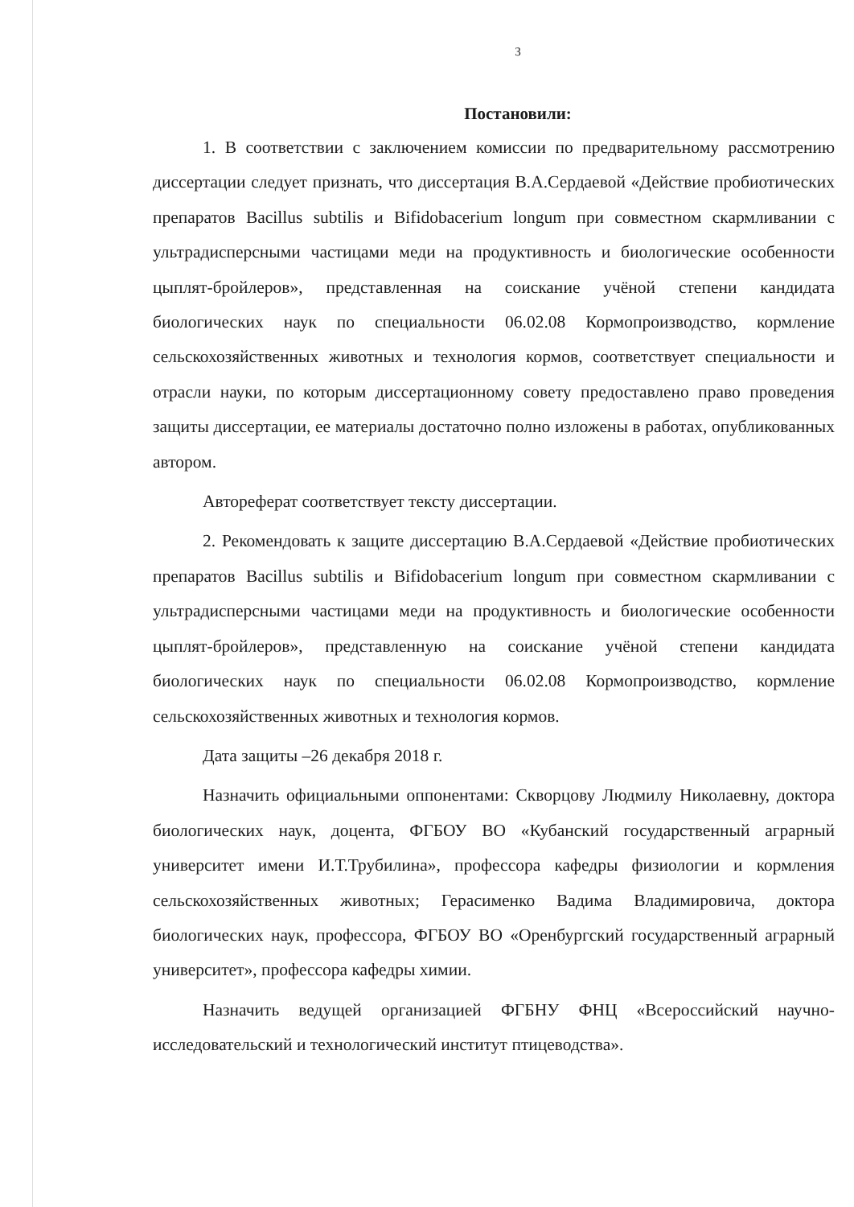3
Постановили:
1. В соответствии с заключением комиссии по предварительному рассмотрению диссертации следует признать, что диссертация В.А.Сердаевой «Действие пробиотических препаратов Bacillus subtilis и Bifidobacerium longum при совместном скармливании с ультрадисперсными частицами меди на продуктивность и биологические особенности цыплят-бройлеров», представленная на соискание учёной степени кандидата биологических наук по специальности 06.02.08 Кормопроизводство, кормление сельскохозяйственных животных и технология кормов, соответствует специальности и отрасли науки, по которым диссертационному совету предоставлено право проведения защиты диссертации, ее материалы достаточно полно изложены в работах, опубликованных автором.
Автореферат соответствует тексту диссертации.
2. Рекомендовать к защите диссертацию В.А.Сердаевой «Действие пробиотических препаратов Bacillus subtilis и Bifidobacerium longum при совместном скармливании с ультрадисперсными частицами меди на продуктивность и биологические особенности цыплят-бройлеров», представленную на соискание учёной степени кандидата биологических наук по специальности 06.02.08 Кормопроизводство, кормление сельскохозяйственных животных и технология кормов.
Дата защиты –26 декабря 2018 г.
Назначить официальными оппонентами: Скворцову Людмилу Николаевну, доктора биологических наук, доцента, ФГБОУ ВО «Кубанский государственный аграрный университет имени И.Т.Трубилина», профессора кафедры физиологии и кормления сельскохозяйственных животных; Герасименко Вадима Владимировича, доктора биологических наук, профессора, ФГБОУ ВО «Оренбургский государственный аграрный университет», профессора кафедры химии.
Назначить ведущей организацией ФГБНУ ФНЦ «Всероссийский научно-исследовательский и технологический институт птицеводства».